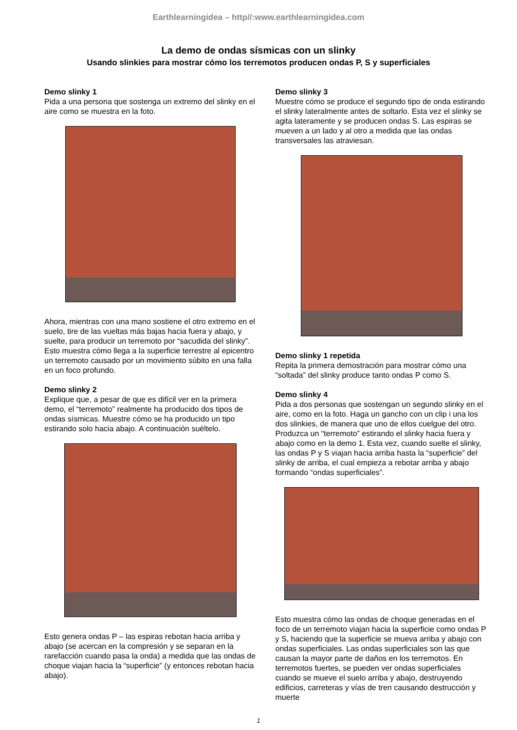Earthlearningidea – http//:www.earthlearningidea.com
La demo de ondas sísmicas con un slinky
Usando slinkies para mostrar cómo los terremotos producen ondas P, S y superficiales
Demo slinky 1
Pida a una persona que sostenga un extremo del slinky en el aire como se muestra en la foto.
Ahora, mientras con una mano sostiene el otro extremo en el suelo, tire de las vueltas más bajas hacia fuera y abajo, y suelte, para producir un terremoto por “sacudida del slinky”. Esto muestra cómo llega a la superficie terrestre al epicentro un terremoto causado por un movimiento súbito en una falla en un foco profundo.
Demo slinky 2
Explique que, a pesar de que es difícil ver en la primera demo, el “terremoto” realmente ha producido dos tipos de ondas sísmicas. Muestre cómo se ha producido un tipo estirando solo hacia abajo. A continuación suéltelo.
Esto genera ondas P – las espiras rebotan hacia arriba y abajo (se acercan en la compresión y se separan en la rarefacción cuando pasa la onda) a medida que las ondas de choque viajan hacia la “superficie” (y entonces rebotan hacia abajo).
Demo slinky 3
Muestre cómo se produce el segundo tipo de onda estirando el slinky lateralmente antes de soltarlo. Esta vez el slinky se agita lateramente y se producen ondas S. Las espiras se mueven a un lado y al otro a medida que las ondas transversales las atraviesan.
Demo slinky 1 repetida
Repita la primera demostración para mostrar cómo una “soltada” del slinky produce tanto ondas P como S.
Demo slinky 4
Pida a dos personas que sostengan un segundo slinky en el aire, como en la foto. Haga un gancho con un clip i una los dos slinkies, de manera que uno de ellos cuelgue del otro. Produzca un “terremoto” estirando el slinky hacia fuera y abajo como en la demo 1. Esta vez, cuando suelte el slinky, las ondas P y S viajan hacia arriba hasta la “superficie” del slinky de arriba, el cual empieza a rebotar arriba y abajo formando “ondas superficiales”.
Esto muestra cómo las ondas de choque generadas en el foco de un terremoto viajan hacia la superficie como ondas P y S, haciendo que la superficie se mueva arriba y abajo con ondas superficiales. Las ondas superficiales son las que causan la mayor parte de daños en los terremotos. En terremotos fuertes, se pueden ver ondas superficiales cuando se mueve el suelo arriba y abajo, destruyendo edificios, carreteras y vías de tren causando destrucción y muerte
1